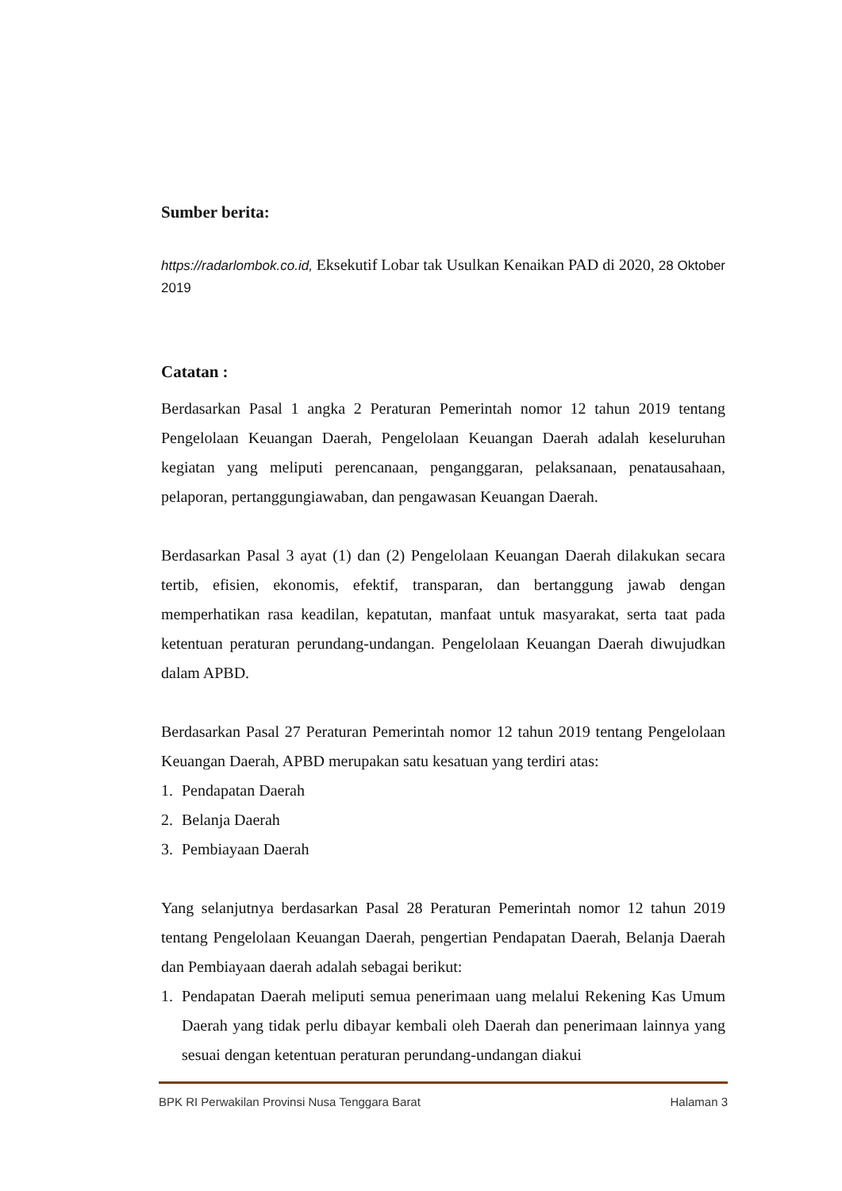Sumber berita:
https://radarlombok.co.id, Eksekutif Lobar tak Usulkan Kenaikan PAD di 2020, 28 Oktober 2019
Catatan :
Berdasarkan Pasal 1 angka 2 Peraturan Pemerintah nomor 12 tahun 2019 tentang Pengelolaan Keuangan Daerah, Pengelolaan Keuangan Daerah adalah keseluruhan kegiatan yang meliputi perencanaan, penganggaran, pelaksanaan, penatausahaan, pelaporan, pertanggungiawaban, dan pengawasan Keuangan Daerah.
Berdasarkan Pasal 3 ayat (1) dan (2) Pengelolaan Keuangan Daerah dilakukan secara tertib, efisien, ekonomis, efektif, transparan, dan bertanggung jawab dengan memperhatikan rasa keadilan, kepatutan, manfaat untuk masyarakat, serta taat pada ketentuan peraturan perundang-undangan. Pengelolaan Keuangan Daerah diwujudkan dalam APBD.
Berdasarkan Pasal 27 Peraturan Pemerintah nomor 12 tahun 2019 tentang Pengelolaan Keuangan Daerah, APBD merupakan satu kesatuan yang terdiri atas:
1. Pendapatan Daerah
2. Belanja Daerah
3. Pembiayaan Daerah
Yang selanjutnya berdasarkan Pasal 28 Peraturan Pemerintah nomor 12 tahun 2019 tentang Pengelolaan Keuangan Daerah, pengertian Pendapatan Daerah, Belanja Daerah dan Pembiayaan daerah adalah sebagai berikut:
1. Pendapatan Daerah meliputi semua penerimaan uang melalui Rekening Kas Umum Daerah yang tidak perlu dibayar kembali oleh Daerah dan penerimaan lainnya yang sesuai dengan ketentuan peraturan perundang-undangan diakui
BPK RI Perwakilan Provinsi Nusa Tenggara Barat Halaman 3